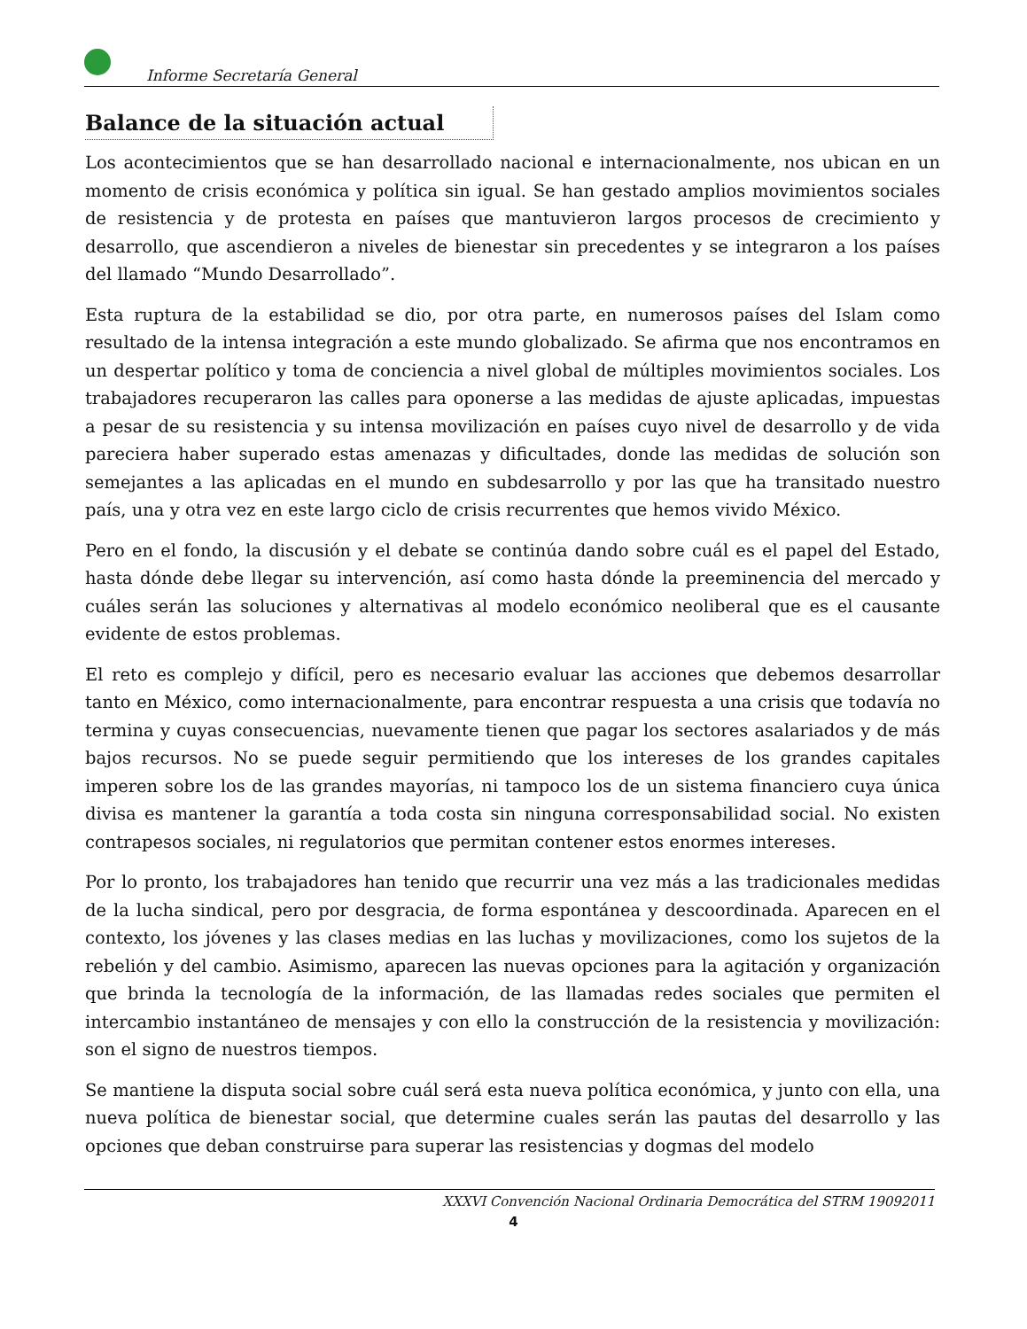Informe Secretaría General
Balance de la situación actual
Los acontecimientos que se han desarrollado nacional e internacionalmente, nos ubican en un momento de crisis económica y política sin igual. Se han gestado amplios movimientos sociales de resistencia y de protesta en países que mantuvieron largos procesos de crecimiento y desarrollo, que ascendieron a niveles de bienestar sin precedentes y se integraron a los países del llamado “Mundo Desarrollado”.
Esta ruptura de la estabilidad se dio, por otra parte, en numerosos países del Islam como resultado de la intensa integración a este mundo globalizado. Se afirma que nos encontramos en un despertar político y toma de conciencia a nivel global de múltiples movimientos sociales. Los trabajadores recuperaron las calles para oponerse a las medidas de ajuste aplicadas, impuestas a pesar de su resistencia y su intensa movilización en países cuyo nivel de desarrollo y de vida pareciera haber superado estas amenazas y dificultades, donde las medidas de solución son semejantes a las aplicadas en el mundo en subdesarrollo y por las que ha transitado nuestro país, una y otra vez en este largo ciclo de crisis recurrentes que hemos vivido México.
Pero en el fondo, la discusión y el debate se continúa dando sobre cuál es el papel del Estado, hasta dónde debe llegar su intervención, así como hasta dónde la preeminencia del mercado y cuáles serán las soluciones y alternativas al modelo económico neoliberal que es el causante evidente de estos problemas.
El reto es complejo y difícil, pero es necesario evaluar las acciones que debemos desarrollar tanto en México, como internacionalmente, para encontrar respuesta a una crisis que todavía no termina y cuyas consecuencias, nuevamente tienen que pagar los sectores asalariados y de más bajos recursos. No se puede seguir permitiendo que los intereses de los grandes capitales imperen sobre los de las grandes mayorías, ni tampoco los de un sistema financiero cuya única divisa es mantener la garantía a toda costa sin ninguna corresponsabilidad social. No existen contrapesos sociales, ni regulatorios que permitan contener estos enormes intereses.
Por lo pronto, los trabajadores han tenido que recurrir una vez más a las tradicionales medidas de la lucha sindical, pero por desgracia, de forma espontánea y descoordinada. Aparecen en el contexto, los jóvenes y las clases medias en las luchas y movilizaciones, como los sujetos de la rebelión y del cambio. Asimismo, aparecen las nuevas opciones para la agitación y organización que brinda la tecnología de la información, de las llamadas redes sociales que permiten el intercambio instantáneo de mensajes y con ello la construcción de la resistencia y movilización: son el signo de nuestros tiempos.
Se mantiene la disputa social sobre cuál será esta nueva política económica, y junto con ella, una nueva política de bienestar social, que determine cuales serán las pautas del desarrollo y las opciones que deban construirse para superar las resistencias y dogmas del modelo
XXXVI Convención Nacional Ordinaria Democrática del STRM 19092011
4